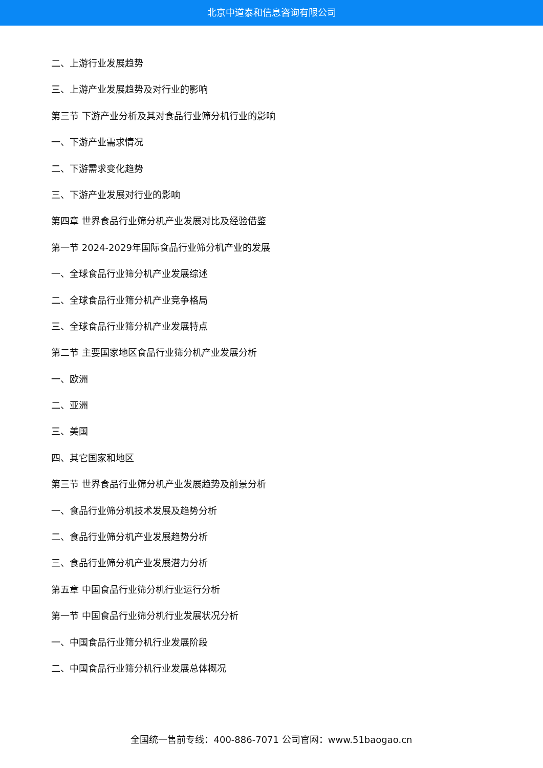北京中道泰和信息咨询有限公司
二、上游行业发展趋势
三、上游产业发展趋势及对行业的影响
第三节 下游产业分析及其对食品行业筛分机行业的影响
一、下游产业需求情况
二、下游需求变化趋势
三、下游产业发展对行业的影响
第四章 世界食品行业筛分机产业发展对比及经验借鉴
第一节 2024-2029年国际食品行业筛分机产业的发展
一、全球食品行业筛分机产业发展综述
二、全球食品行业筛分机产业竞争格局
三、全球食品行业筛分机产业发展特点
第二节 主要国家地区食品行业筛分机产业发展分析
一、欧洲
二、亚洲
三、美国
四、其它国家和地区
第三节 世界食品行业筛分机产业发展趋势及前景分析
一、食品行业筛分机技术发展及趋势分析
二、食品行业筛分机产业发展趋势分析
三、食品行业筛分机产业发展潜力分析
第五章 中国食品行业筛分机行业运行分析
第一节 中国食品行业筛分机行业发展状况分析
一、中国食品行业筛分机行业发展阶段
二、中国食品行业筛分机行业发展总体概况
全国统一售前专线：400-886-7071 公司官网：www.51baogao.cn